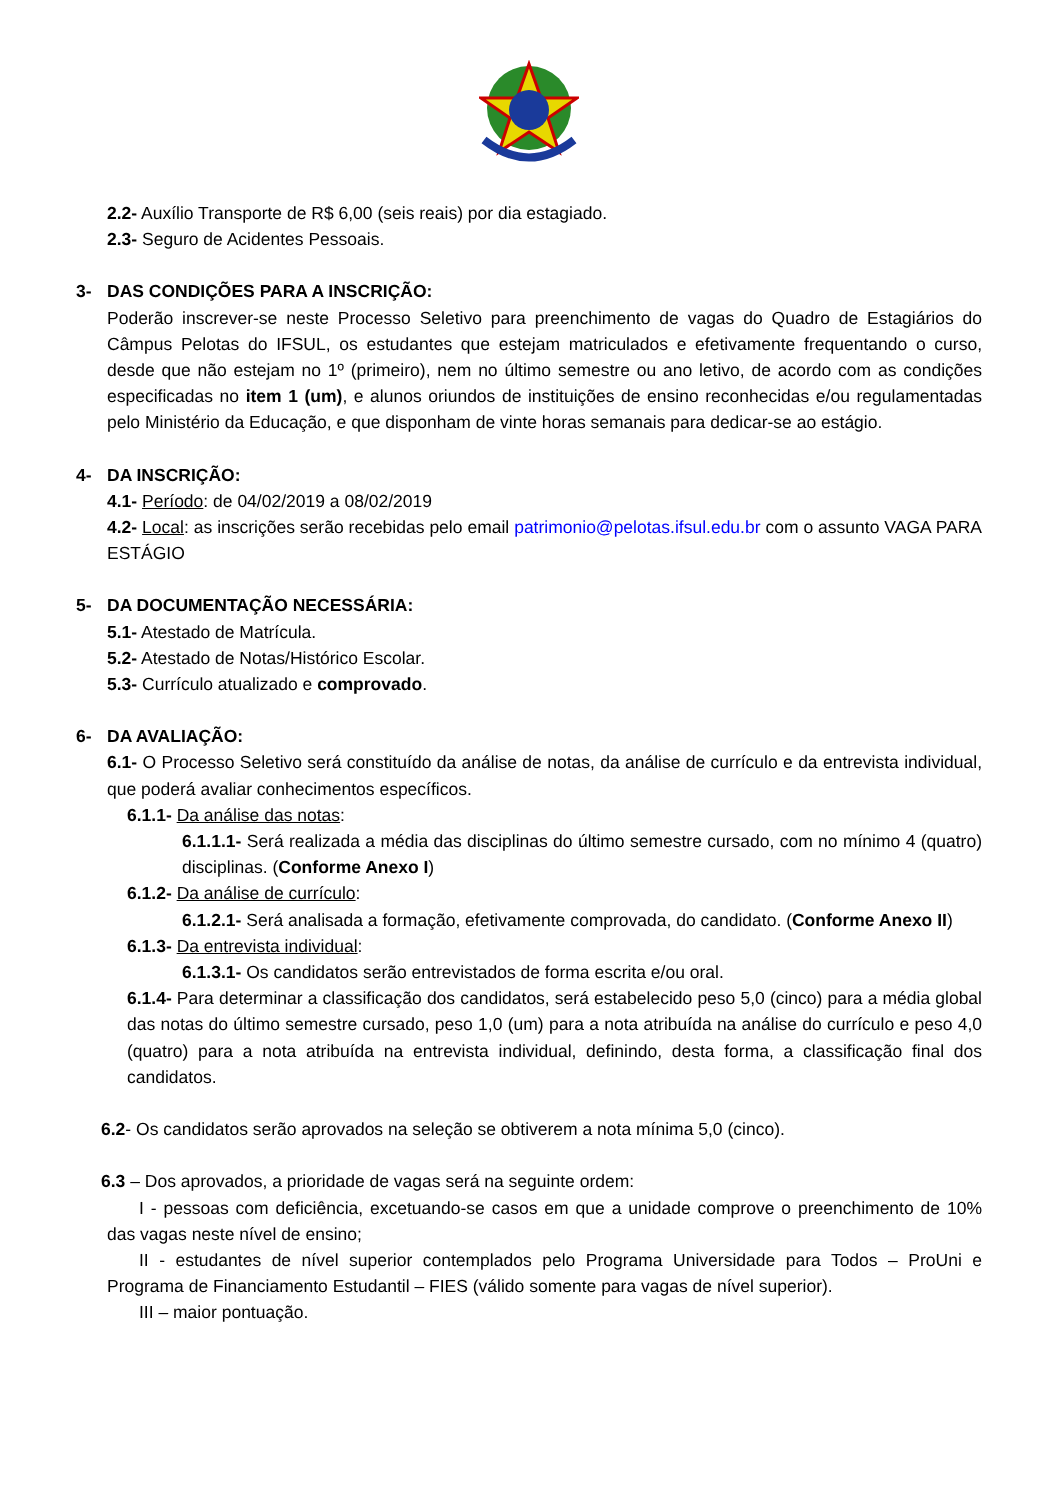2.2- Auxílio Transporte de R$ 6,00 (seis reais) por dia estagiado.
2.3- Seguro de Acidentes Pessoais.
3- DAS CONDIÇÕES PARA A INSCRIÇÃO:
Poderão inscrever-se neste Processo Seletivo para preenchimento de vagas do Quadro de Estagiários do Câmpus Pelotas do IFSUL, os estudantes que estejam matriculados e efetivamente frequentando o curso, desde que não estejam no 1º (primeiro), nem no último semestre ou ano letivo, de acordo com as condições especificadas no item 1 (um), e alunos oriundos de instituições de ensino reconhecidas e/ou regulamentadas pelo Ministério da Educação, e que disponham de vinte horas semanais para dedicar-se ao estágio.
4- DA INSCRIÇÃO:
4.1- Período: de 04/02/2019 a 08/02/2019
4.2- Local: as inscrições serão recebidas pelo email patrimonio@pelotas.ifsul.edu.br com o assunto VAGA PARA ESTÁGIO
5- DA DOCUMENTAÇÃO NECESSÁRIA:
5.1- Atestado de Matrícula.
5.2- Atestado de Notas/Histórico Escolar.
5.3- Currículo atualizado e comprovado.
6- DA AVALIAÇÃO:
6.1- O Processo Seletivo será constituído da análise de notas, da análise de currículo e da entrevista individual, que poderá avaliar conhecimentos específicos.
6.1.1- Da análise das notas:
6.1.1.1- Será realizada a média das disciplinas do último semestre cursado, com no mínimo 4 (quatro) disciplinas. (Conforme Anexo I)
6.1.2- Da análise de currículo:
6.1.2.1- Será analisada a formação, efetivamente comprovada, do candidato. (Conforme Anexo II)
6.1.3- Da entrevista individual:
6.1.3.1- Os candidatos serão entrevistados de forma escrita e/ou oral.
6.1.4- Para determinar a classificação dos candidatos, será estabelecido peso 5,0 (cinco) para a média global das notas do último semestre cursado, peso 1,0 (um) para a nota atribuída na análise do currículo e peso 4,0 (quatro) para a nota atribuída na entrevista individual, definindo, desta forma, a classificação final dos candidatos.
6.2- Os candidatos serão aprovados na seleção se obtiverem a nota mínima 5,0 (cinco).
6.3 – Dos aprovados, a prioridade de vagas será na seguinte ordem:
I - pessoas com deficiência, excetuando-se casos em que a unidade comprove o preenchimento de 10% das vagas neste nível de ensino;
II - estudantes de nível superior contemplados pelo Programa Universidade para Todos – ProUni e Programa de Financiamento Estudantil – FIES (válido somente para vagas de nível superior).
III – maior pontuação.